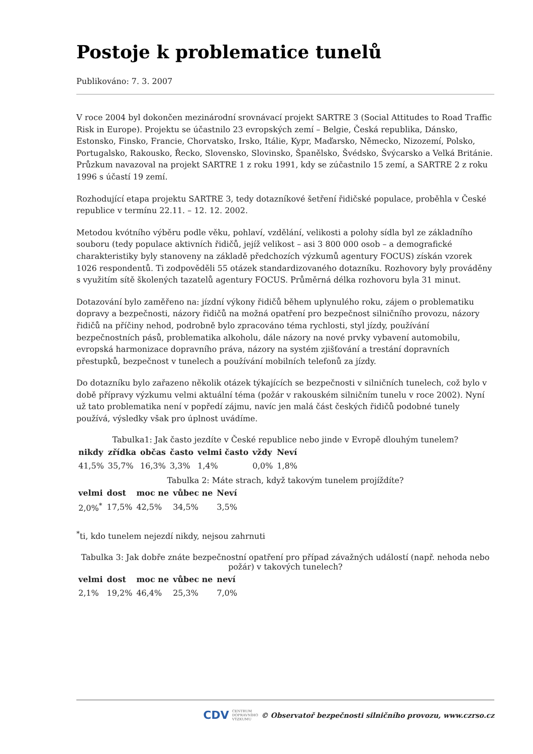Postoje k problematice tunelů
Publikováno: 7. 3. 2007
V roce 2004 byl dokončen mezinárodní srovnávací projekt SARTRE 3 (Social Attitudes to Road Traffic Risk in Europe). Projektu se účastnilo 23 evropských zemí – Belgie, Česká republika, Dánsko, Estonsko, Finsko, Francie, Chorvatsko, Irsko, Itálie, Kypr, Maďarsko, Německo, Nizozemí, Polsko, Portugalsko, Rakousko, Řecko, Slovensko, Slovinsko, Španělsko, Švédsko, Švýcarsko a Velká Británie. Průzkum navazoval na projekt SARTRE 1 z roku 1991, kdy se zúčastnilo 15 zemí, a SARTRE 2 z roku 1996 s účastí 19 zemí.
Rozhodující etapa projektu SARTRE 3, tedy dotazníkové šetření řidičské populace, proběhla v České republice v termínu 22.11. – 12. 12. 2002.
Metodou kvótního výběru podle věku, pohlaví, vzdělání, velikosti a polohy sídla byl ze základního souboru (tedy populace aktivních řidičů, jejíž velikost – asi 3 800 000 osob – a demografické charakteristiky byly stanoveny na základě předchozích výzkumů agentury FOCUS) získán vzorek 1026 respondentů. Ti zodpověděli 55 otázek standardizovaného dotazníku. Rozhovory byly prováděny s využitím sítě školených tazatelů agentury FOCUS. Průměrná délka rozhovoru byla 31 minut.
Dotazování bylo zaměřeno na: jízdní výkony řidičů během uplynulého roku, zájem o problematiku dopravy a bezpečnosti, názory řidičů na možná opatření pro bezpečnost silničního provozu, názory řidičů na příčiny nehod, podrobně bylo zpracováno téma rychlosti, styl jízdy, používání bezpečnostních pásů, problematika alkoholu, dále názory na nové prvky vybavení automobilu, evropská harmonizace dopravního práva, názory na systém zjišťování a trestání dopravních přestupků, bezpečnost v tunelech a používání mobilních telefonů za jízdy.
Do dotazníku bylo zařazeno několik otázek týkajících se bezpečnosti v silničních tunelech, což bylo v době přípravy výzkumu velmi aktuální téma (požár v rakouském silničním tunelu v roce 2002). Nyní už tato problematika není v popředí zájmu, navíc jen malá část českých řidičů podobné tunely používá, výsledky však pro úplnost uvádíme.
Tabulka1: Jak často jezdíte v České republice nebo jinde v Evropě dlouhým tunelem?
| nikdy | zřídka | občas | často | velmi často | vždy | Neví |
| --- | --- | --- | --- | --- | --- | --- |
| 41,5% | 35,7% | 16,3% | 3,3% | 1,4% | 0,0% | 1,8% |
Tabulka 2: Máte strach, když takovým tunelem projíždíte?
| velmi | dost | moc ne | vůbec ne | Neví |
| --- | --- | --- | --- | --- |
| 2,0%<sup>*</sup> | 17,5% | 42,5% | 34,5% | 3,5% |
<sup>*</sup> ti, kdo tunelem nejezdí nikdy, nejsou zahrnuti
Tabulka 3: Jak dobře znáte bezpečnostní opatření pro případ závažných událostí (např. nehoda nebo požár) v takových tunelech?
| velmi | dost | moc ne | vůbec ne | neví |
| --- | --- | --- | --- | --- |
| 2,1% | 19,2% | 46,4% | 25,3% | 7,0% |
CDV CENTRUM
DOPRAVNÍHO
VÝZKUMU © Observatoř bezpečnosti silničního provozu, www.czrso.cz